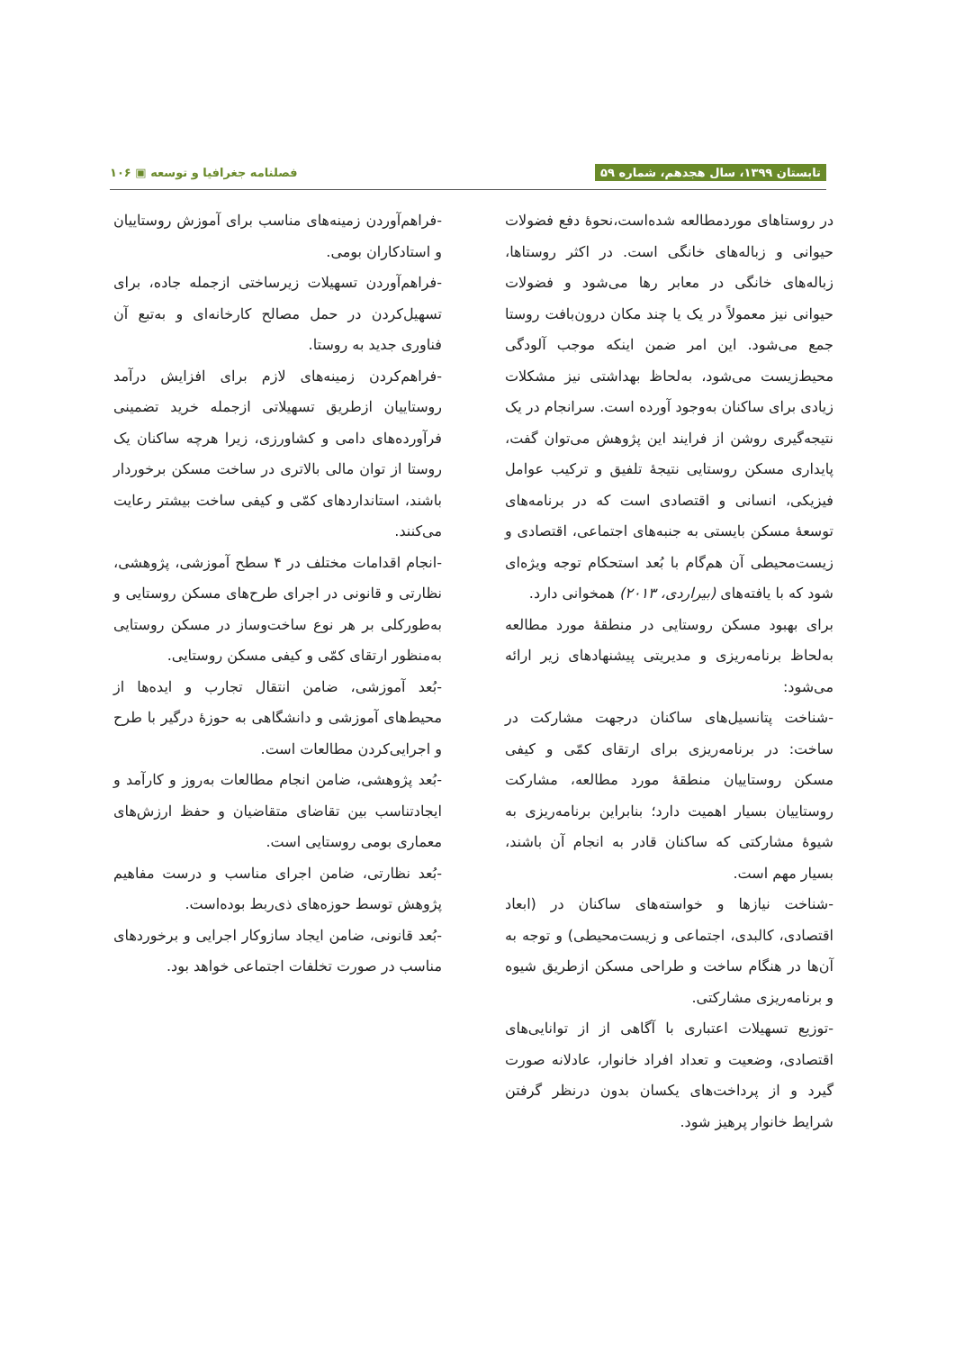تابستان ۱۳۹۹، سال هجدهم، شماره ۵۹ فصلنامه جغرافیا و توسعه ▣ ۱۰۶
در روستاهای موردمطالعه شده‌است،نحوهٔ دفع فضولات حیوانی و زباله‌های خانگی است. در اکثر روستاها، زباله‌های خانگی در معابر رها می‌شود و فضولات حیوانی نیز معمولاً در یک یا چند مکان درون‌بافت روستا جمع می‌شود. این امر ضمن اینکه موجب آلودگی محیط‌زیست می‌شود، به‌لحاظ بهداشتی نیز مشکلات زیادی برای ساکنان به‌وجود آورده است. سرانجام در یک نتیجه‌گیری روشن از فرایند این پژوهش می‌توان گفت، پایداری مسکن روستایی نتیجهٔ تلفیق و ترکیب عوامل فیزیکی، انسانی و اقتصادی است که در برنامه‌های توسعهٔ مسکن بایستی به جنبه‌های اجتماعی، اقتصادی و زیست‌محیطی آن هم‌گام با بُعد استحکام توجه ویژه‌ای شود که با یافته‌های (بیراردی، ۲۰۱۳) همخوانی دارد.
برای بهبود مسکن روستایی در منطقهٔ مورد مطالعه به‌لحاظ برنامه‌ریزی و مدیریتی پیشنهادهای زیر ارائه می‌شود:
-شناخت پتانسیل‌های ساکنان درجهت مشارکت در ساخت: در برنامه‌ریزی برای ارتقای کمّی و کیفی مسکن روستاییان منطقهٔ مورد مطالعه، مشارکت روستاییان بسیار اهمیت دارد؛ بنابراین برنامه‌ریزی به شیوهٔ مشارکتی که ساکنان قادر به انجام آن باشند، بسیار مهم است.
-شناخت نیازها و خواسته‌های ساکنان در (ابعاد اقتصادی، کالبدی، اجتماعی و زیست‌محیطی) و توجه به آن‌ها در هنگام ساخت و طراحی مسکن ازطریق شیوه و برنامه‌ریزی مشارکتی.
-توزیع تسهیلات اعتباری با آگاهی از از توانایی‌های اقتصادی، وضعیت و تعداد افراد خانوار، عادلانه صورت گیرد و از پرداخت‌های یکسان بدون درنظر گرفتن شرایط خانوار پرهیز شود.
-فراهم‌آوردن زمینه‌های مناسب برای آموزش روستاییان و استادکاران بومی.
-فراهم‌آوردن تسهیلات زیرساختی ازجمله جاده، برای تسهیل‌کردن در حمل مصالح کارخانه‌ای و به‌تبع آن فناوری جدید به روستا.
-فراهم‌کردن زمینه‌های لازم برای افزایش درآمد روستاییان ازطریق تسهیلاتی ازجمله خرید تضمینی فرآورده‌های دامی و کشاورزی، زیرا هرچه ساکنان یک روستا از توان مالی بالاتری در ساخت مسکن برخوردار باشند، استانداردهای کمّی و کیفی ساخت بیشتر رعایت می‌کنند.
-انجام اقدامات مختلف در ۴ سطح آموزشی، پژوهشی، نظارتی و قانونی در اجرای طرح‌های مسکن روستایی و به‌طورکلی بر هر نوع ساخت‌وساز در مسکن روستایی به‌منظور ارتقای کمّی و کیفی مسکن روستایی.
-بُعد آموزشی، ضامن انتقال تجارب و ایده‌ها از محیط‌های آموزشی و دانشگاهی به حوزهٔ درگیر با طرح و اجرایی‌کردن مطالعات است.
-بُعد پژوهشی، ضامن انجام مطالعات به‌روز و کارآمد و ایجادتناسب بین تقاضای متقاضیان و حفظ ارزش‌های معماری بومی روستایی است.
-بُعد نظارتی، ضامن اجرای مناسب و درست مفاهیم پژوهش توسط حوزه‌های ذی‌ربط بوده‌است.
-بُعد قانونی، ضامن ایجاد سازوکار اجرایی و برخوردهای مناسب در صورت تخلفات اجتماعی خواهد بود.